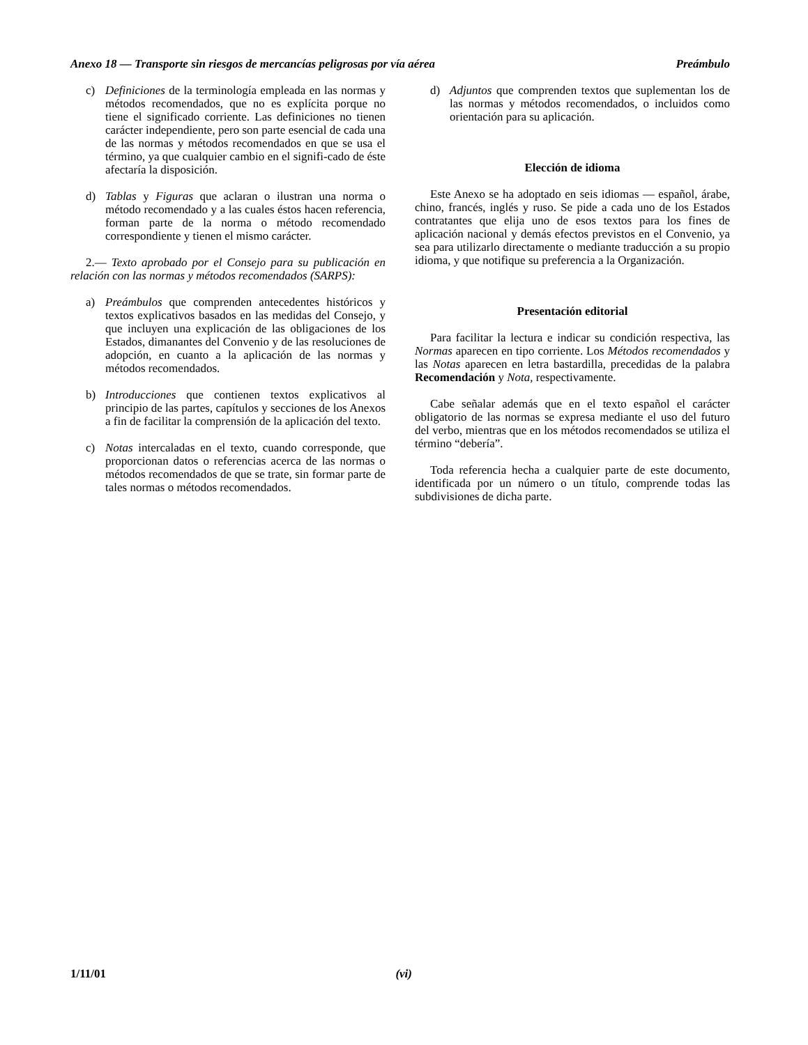Anexo 18 — Transporte sin riesgos de mercancías peligrosas por vía aérea Preámbulo
c) Definiciones de la terminología empleada en las normas y métodos recomendados, que no es explícita porque no tiene el significado corriente. Las definiciones no tienen carácter independiente, pero son parte esencial de cada una de las normas y métodos recomendados en que se usa el término, ya que cualquier cambio en el signifi-cado de éste afectaría la disposición.
d) Tablas y Figuras que aclaran o ilustran una norma o método recomendado y a las cuales éstos hacen referencia, forman parte de la norma o método recomendado correspondiente y tienen el mismo carácter.
2.— Texto aprobado por el Consejo para su publicación en relación con las normas y métodos recomendados (SARPS):
a) Preámbulos que comprenden antecedentes históricos y textos explicativos basados en las medidas del Consejo, y que incluyen una explicación de las obligaciones de los Estados, dimanantes del Convenio y de las resoluciones de adopción, en cuanto a la aplicación de las normas y métodos recomendados.
b) Introducciones que contienen textos explicativos al principio de las partes, capítulos y secciones de los Anexos a fin de facilitar la comprensión de la aplicación del texto.
c) Notas intercaladas en el texto, cuando corresponde, que proporcionan datos o referencias acerca de las normas o métodos recomendados de que se trate, sin formar parte de tales normas o métodos recomendados.
d) Adjuntos que comprenden textos que suplementan los de las normas y métodos recomendados, o incluidos como orientación para su aplicación.
Elección de idioma
Este Anexo se ha adoptado en seis idiomas — español, árabe, chino, francés, inglés y ruso. Se pide a cada uno de los Estados contratantes que elija uno de esos textos para los fines de aplicación nacional y demás efectos previstos en el Convenio, ya sea para utilizarlo directamente o mediante traducción a su propio idioma, y que notifique su preferencia a la Organización.
Presentación editorial
Para facilitar la lectura e indicar su condición respectiva, las Normas aparecen en tipo corriente. Los Métodos recomendados y las Notas aparecen en letra bastardilla, precedidas de la palabra Recomendación y Nota, respectivamente.
Cabe señalar además que en el texto español el carácter obligatorio de las normas se expresa mediante el uso del futuro del verbo, mientras que en los métodos recomendados se utiliza el término “debería”.
Toda referencia hecha a cualquier parte de este documento, identificada por un número o un título, comprende todas las subdivisiones de dicha parte.
1/11/01 (vi)